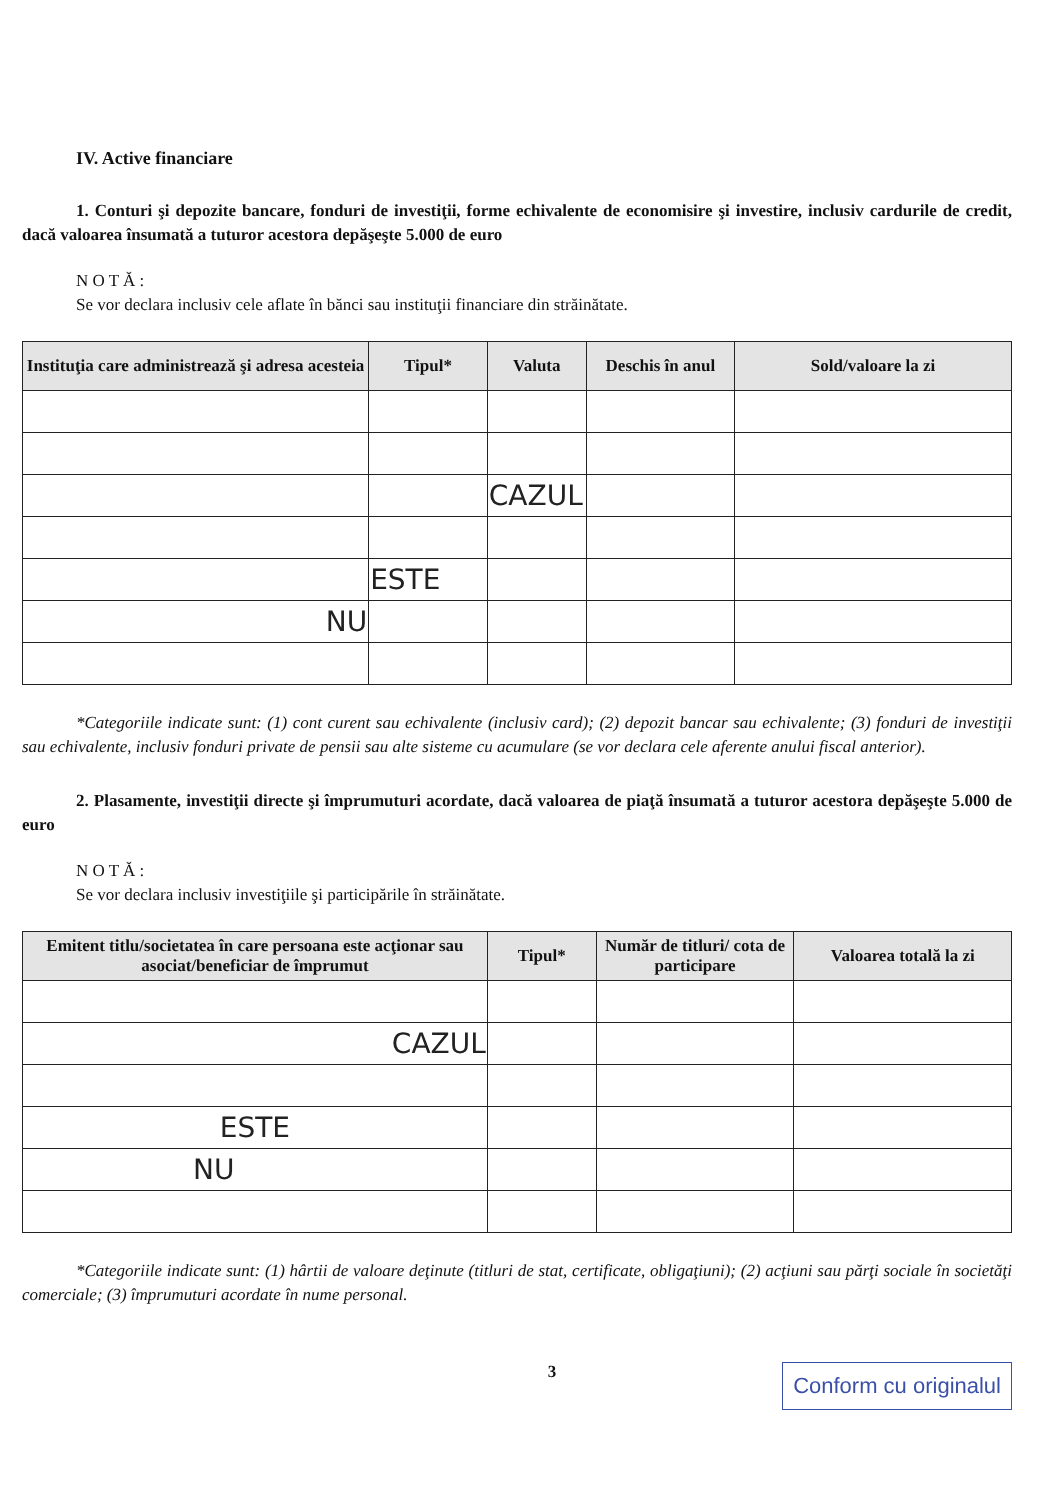IV. Active financiare
1. Conturi şi depozite bancare, fonduri de investiţii, forme echivalente de economisire şi investire, inclusiv cardurile de credit, dacă valoarea însumată a tuturor acestora depăşeşte 5.000 de euro
N O T Ă :
Se vor declara inclusiv cele aflate în bănci sau instituţii financiare din străinătate.
| Instituţia care administrează şi adresa acesteia | Tipul* | Valuta | Deschis în anul | Sold/valoare la zi |
| --- | --- | --- | --- | --- |
| | | CAZUL | | |
| | ESTE | | | |
| NU | | | | |
*Categoriile indicate sunt: (1) cont curent sau echivalente (inclusiv card); (2) depozit bancar sau echivalente; (3) fonduri de investiţii sau echivalente, inclusiv fonduri private de pensii sau alte sisteme cu acumulare (se vor declara cele aferente anului fiscal anterior).
2. Plasamente, investiţii directe şi împrumuturi acordate, dacă valoarea de piaţă însumată a tuturor acestora depăşeşte 5.000 de euro
N O T Ă :
Se vor declara inclusiv investiţiile şi participările în străinătate.
| Emitent titlu/societatea în care persoana este acţionar sau asociat/beneficiar de împrumut | Tipul* | Număr de titluri/ cota de participare | Valoarea totală la zi |
| --- | --- | --- | --- |
| CAZUL | | | |
| ESTE | | | |
| NU | | | |
*Categoriile indicate sunt: (1) hârtii de valoare deţinute (titluri de stat, certificate, obligaţiuni); (2) acţiuni sau părţi sociale în societăţi comerciale; (3) împrumuturi acordate în nume personal.
3 Conform cu originalul